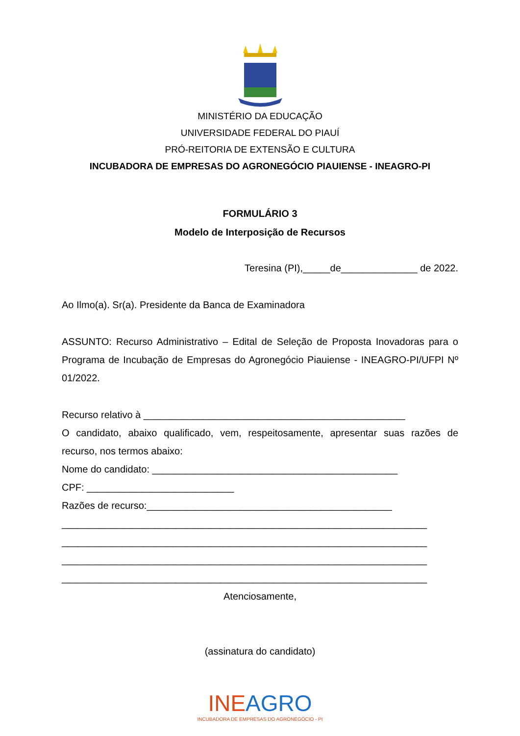MINISTÉRIO DA EDUCAÇÃO
UNIVERSIDADE FEDERAL DO PIAUÍ
PRÓ-REITORIA DE EXTENSÃO E CULTURA
INCUBADORA DE EMPRESAS DO AGRONEGÓCIO PIAUIENSE - INEAGRO-PI
FORMULÁRIO 3
Modelo de Interposição de Recursos
Teresina (PI),_____de______________ de 2022.
Ao Ilmo(a). Sr(a). Presidente da Banca de Examinadora
ASSUNTO: Recurso Administrativo – Edital de Seleção de Proposta Inovadoras para o Programa de Incubação de Empresas do Agronegócio Piauiense - INEAGRO-PI/UFPI Nº 01/2022.
Recurso relativo à ________________________________________________
O candidato, abaixo qualificado, vem, respeitosamente, apresentar suas razões de recurso, nos termos abaixo:
Nome do candidato: _____________________________________________
CPF: ___________________________
Razões de recurso:_____________________________________________
___________________________________________________________________
___________________________________________________________________
___________________________________________________________________
___________________________________________________________________
Atenciosamente,
(assinatura do candidato)
INE AGRO
INCUBADORA DE EMPRESAS DO AGRONEGÓCIO - PI